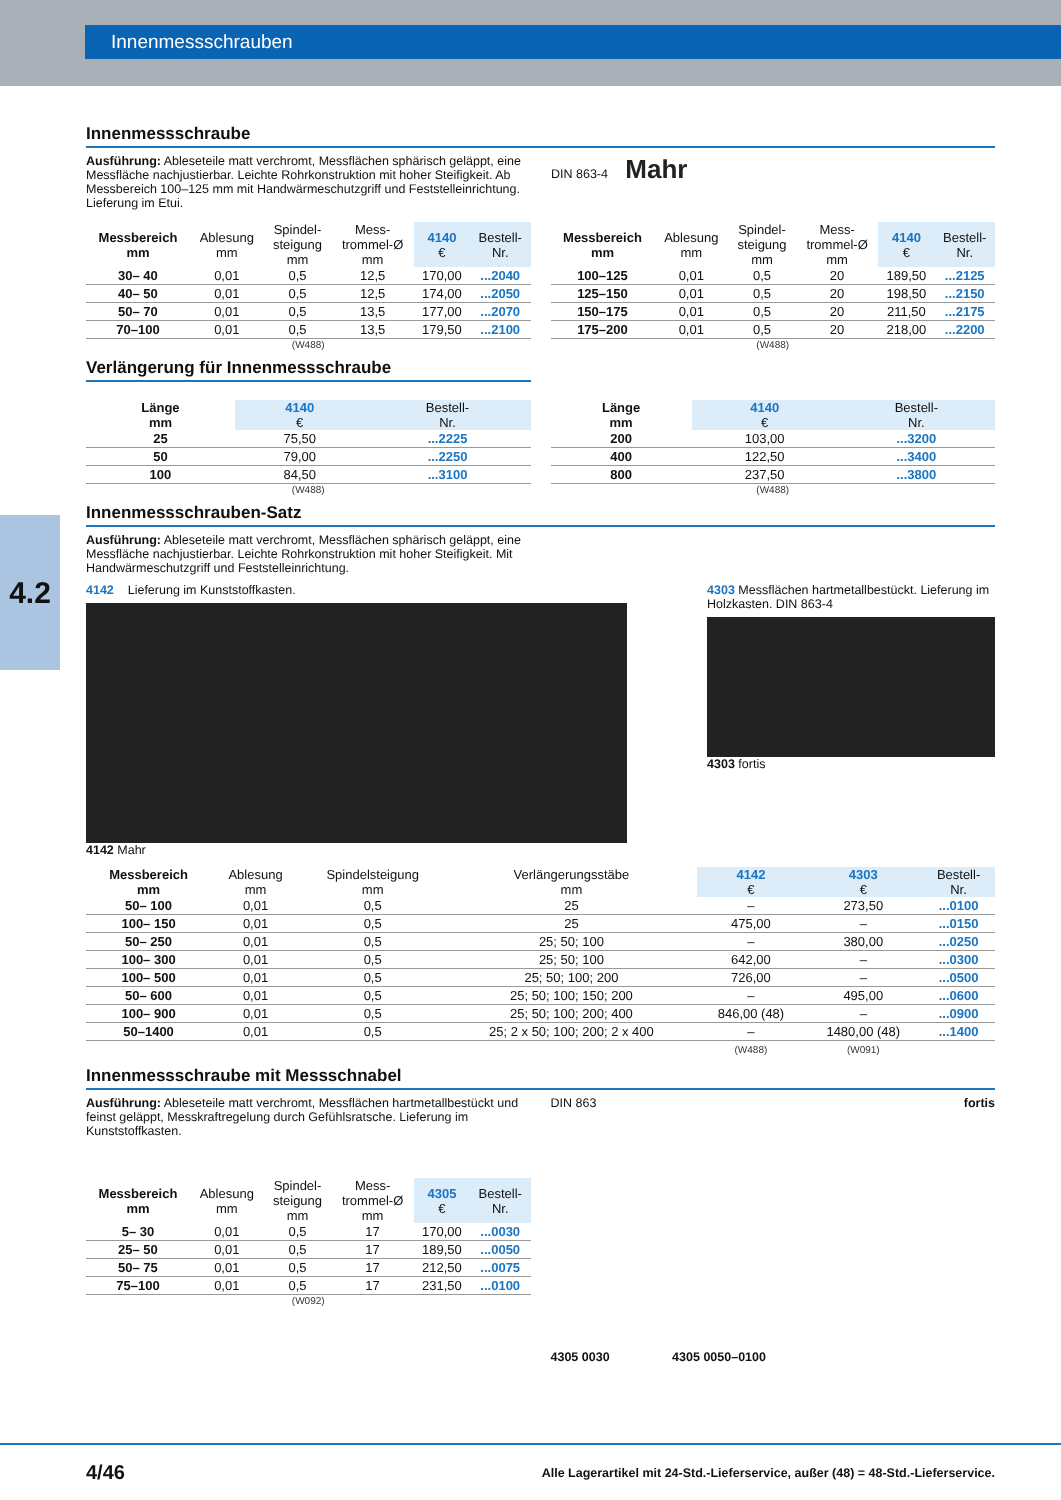Innenmessschrauben
4.2
Innenmessschraube
Ausführung: Ableseteile matt verchromt, Messflächen sphärisch geläppt, eine Messfläche nachjustierbar. Leichte Rohrkonstruktion mit hoher Steifigkeit. Ab Messbereich 100–125 mm mit Handwärme­schutzgriff und Feststelleinrichtung. Lieferung im Etui.
DIN 863-4 Mahr
| Messbereich mm | Ablesung mm | Spindel- steigung mm | Mess- trommel-Ø mm | 4140 € | Bestell- Nr. |
| --- | --- | --- | --- | --- | --- |
| 30– 40 | 0,01 | 0,5 | 12,5 | 170,00 | ...2040 |
| 40– 50 | 0,01 | 0,5 | 12,5 | 174,00 | ...2050 |
| 50– 70 | 0,01 | 0,5 | 13,5 | 177,00 | ...2070 |
| 70–100 | 0,01 | 0,5 | 13,5 | 179,50 | ...2100 |
(W488)
| Messbereich mm | Ablesung mm | Spindel- steigung mm | Mess- trommel-Ø mm | 4140 € | Bestell- Nr. |
| --- | --- | --- | --- | --- | --- |
| 100–125 | 0,01 | 0,5 | 20 | 189,50 | ...2125 |
| 125–150 | 0,01 | 0,5 | 20 | 198,50 | ...2150 |
| 150–175 | 0,01 | 0,5 | 20 | 211,50 | ...2175 |
| 175–200 | 0,01 | 0,5 | 20 | 218,00 | ...2200 |
(W488)
Verlängerung für Innenmessschraube
| Länge mm | 4140 € | Bestell- Nr. |
| --- | --- | --- |
| 25 | 75,50 | ...2225 |
| 50 | 79,00 | ...2250 |
| 100 | 84,50 | ...3100 |
(W488)
| Länge mm | 4140 € | Bestell- Nr. |
| --- | --- | --- |
| 200 | 103,00 | ...3200 |
| 400 | 122,50 | ...3400 |
| 800 | 237,50 | ...3800 |
(W488)
Innenmessschrauben-Satz
Ausführung: Ableseteile matt verchromt, Messflächen sphärisch geläppt, eine Messfläche nachjustierbar. Leichte Rohrkonstruktion mit hoher Steifigkeit. Mit Handwärmeschutzgriff und Feststelleinrichtung.
4142 Lieferung im Kunststoffkasten.
4142 Mahr
4303 Messflächen hartmetall­bestückt. Lieferung im Holzkasten. DIN 863-4
4303 fortis
| Messbereich mm | Ablesung mm | Spindelsteigung mm | Verlängerungsstäbe mm | 4142 € | 4303 € | Bestell- Nr. |
| --- | --- | --- | --- | --- | --- | --- |
| 50– 100 | 0,01 | 0,5 | 25 | – | 273,50 | ...0100 |
| 100– 150 | 0,01 | 0,5 | 25 | 475,00 | – | ...0150 |
| 50– 250 | 0,01 | 0,5 | 25; 50; 100 | – | 380,00 | ...0250 |
| 100– 300 | 0,01 | 0,5 | 25; 50; 100 | 642,00 | – | ...0300 |
| 100– 500 | 0,01 | 0,5 | 25; 50; 100; 200 | 726,00 | – | ...0500 |
| 50– 600 | 0,01 | 0,5 | 25; 50; 100; 150; 200 | – | 495,00 | ...0600 |
| 100– 900 | 0,01 | 0,5 | 25; 50; 100; 200; 400 | 846,00 (48) | – | ...0900 |
| 50–1400 | 0,01 | 0,5 | 25; 2 x 50; 100; 200; 2 x 400 | – | 1480,00 (48) | ...1400 |
| | | | | (W488) | (W091) | |
Innenmessschraube mit Messschnabel
Ausführung: Ableseteile matt verchromt, Messflächen hartmetallbe­stückt und feinst geläppt, Messkraftregelung durch Gefühlsratsche. Lieferung im Kunststoffkasten.
| Messbereich mm | Ablesung mm | Spindel- steigung mm | Mess- trommel-Ø mm | 4305 € | Bestell- Nr. |
| --- | --- | --- | --- | --- | --- |
| 5– 30 | 0,01 | 0,5 | 17 | 170,00 | ...0030 |
| 25– 50 | 0,01 | 0,5 | 17 | 189,50 | ...0050 |
| 50– 75 | 0,01 | 0,5 | 17 | 212,50 | ...0075 |
| 75–100 | 0,01 | 0,5 | 17 | 231,50 | ...0100 |
(W092)
DIN 863 fortis
4305 0030 4305 0050–0100
4/46 Alle Lagerartikel mit 24-Std.-Lieferservice, außer (48) = 48-Std.-Lieferservice.